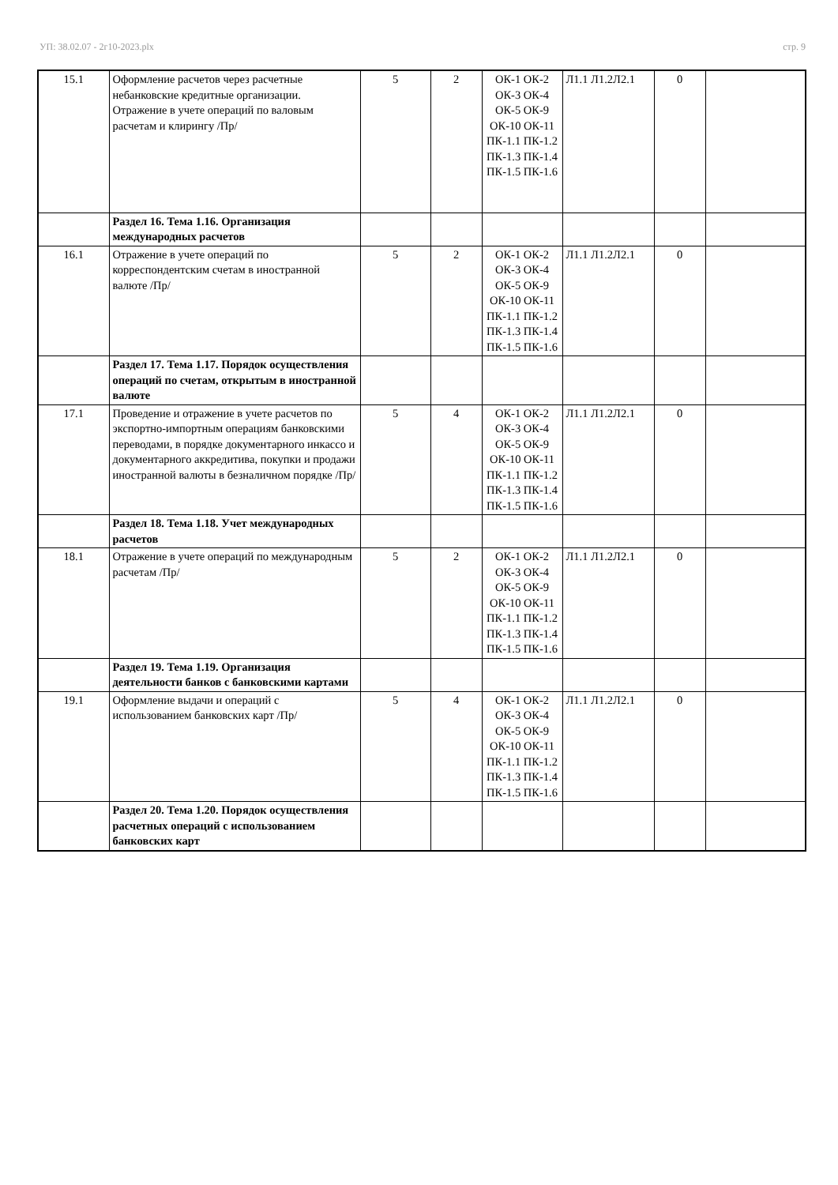УП: 38.02.07 - 2г10-2023.plx стр. 9
| 15.1 | Оформление расчетов через расчетные небанковские кредитные организации. Отражение в учете операций по валовым расчетам и клирингу /Пр/ | 5 | 2 | ОК-1 ОК-2 ОК-3 ОК-4 ОК-5 ОК-9 ОК-10 ОК-11 ПК-1.1 ПК-1.2 ПК-1.3 ПК-1.4 ПК-1.5 ПК-1.6 | Л1.1 Л1.2Л2.1 | 0 | |
| | Раздел 16. Тема 1.16. Организация международных расчетов | | | | | | |
| 16.1 | Отражение в учете операций по корреспондентским счетам в иностранной валюте /Пр/ | 5 | 2 | ОК-1 ОК-2 ОК-3 ОК-4 ОК-5 ОК-9 ОК-10 ОК-11 ПК-1.1 ПК-1.2 ПК-1.3 ПК-1.4 ПК-1.5 ПК-1.6 | Л1.1 Л1.2Л2.1 | 0 | |
| | Раздел 17. Тема 1.17. Порядок осуществления операций по счетам, открытым в иностранной валюте | | | | | | |
| 17.1 | Проведение и отражение в учете расчетов по экспортно-импортным операциям банковскими переводами, в порядке документарного инкассо и документарного аккредитива, покупки и продажи иностранной валюты в безналичном порядке /Пр/ | 5 | 4 | ОК-1 ОК-2 ОК-3 ОК-4 ОК-5 ОК-9 ОК-10 ОК-11 ПК-1.1 ПК-1.2 ПК-1.3 ПК-1.4 ПК-1.5 ПК-1.6 | Л1.1 Л1.2Л2.1 | 0 | |
| | Раздел 18. Тема 1.18. Учет международных расчетов | | | | | | |
| 18.1 | Отражение в учете операций по международным расчетам /Пр/ | 5 | 2 | ОК-1 ОК-2 ОК-3 ОК-4 ОК-5 ОК-9 ОК-10 ОК-11 ПК-1.1 ПК-1.2 ПК-1.3 ПК-1.4 ПК-1.5 ПК-1.6 | Л1.1 Л1.2Л2.1 | 0 | |
| | Раздел 19. Тема 1.19. Организация деятельности банков с банковскими картами | | | | | | |
| 19.1 | Оформление выдачи и операций с использованием банковских карт /Пр/ | 5 | 4 | ОК-1 ОК-2 ОК-3 ОК-4 ОК-5 ОК-9 ОК-10 ОК-11 ПК-1.1 ПК-1.2 ПК-1.3 ПК-1.4 ПК-1.5 ПК-1.6 | Л1.1 Л1.2Л2.1 | 0 | |
| | Раздел 20. Тема 1.20. Порядок осуществления расчетных операций с использованием банковских карт | | | | | | |